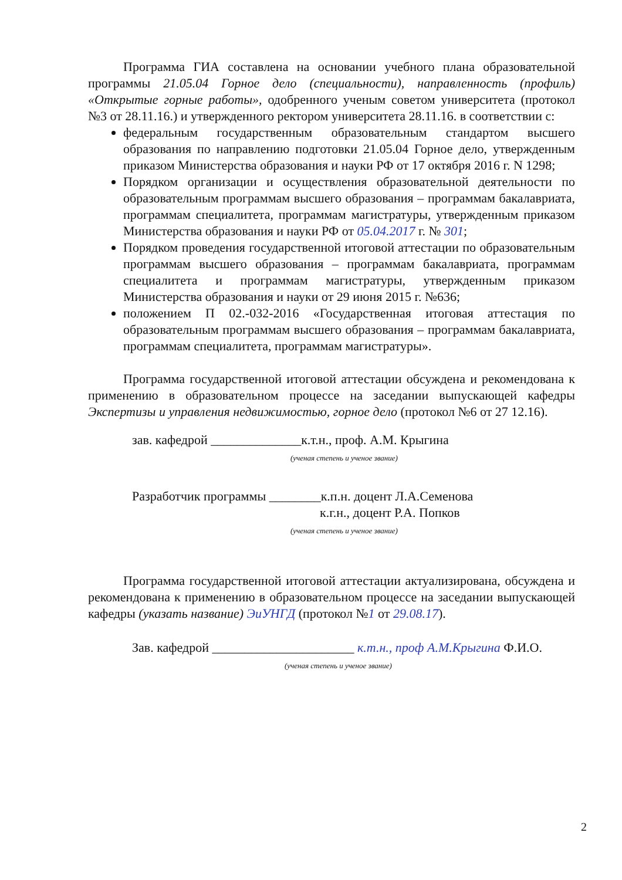Программа ГИА составлена на основании учебного плана образовательной программы 21.05.04 Горное дело (специальности), направленность (профиль) «Открытые горные работы», одобренного ученым советом университета (протокол №3 от 28.11.16.) и утвержденного ректором университета 28.11.16. в соответствии с:
федеральным государственным образовательным стандартом высшего образования по направлению подготовки 21.05.04 Горное дело, утвержденным приказом Министерства образования и науки РФ от 17 октября 2016 г. N 1298;
Порядком организации и осуществления образовательной деятельности по образовательным программам высшего образования – программам бакалавриата, программам специалитета, программам магистратуры, утвержденным приказом Министерства образования и науки РФ от 05.04.2017 г. № 301;
Порядком проведения государственной итоговой аттестации по образовательным программам высшего образования – программам бакалавриата, программам специалитета и программам магистратуры, утвержденным приказом Министерства образования и науки от 29 июня 2015 г. №636;
положением П 02.-032-2016 «Государственная итоговая аттестация по образовательным программам высшего образования – программам бакалавриата, программам специалитета, программам магистратуры».
Программа государственной итоговой аттестации обсуждена и рекомендована к применению в образовательном процессе на заседании выпускающей кафедры Экспертизы и управления недвижимостью, горное дело (протокол №6 от 27 12.16).
зав. кафедрой ______________к.т.н., проф. А.М. Крыгина
(ученая степень и ученое звание)
Разработчик программы ________к.п.н. доцент Л.А.Семенова
к.г.н., доцент Р.А. Попков
(ученая степень и ученое звание)
Программа государственной итоговой аттестации актуализирована, обсуждена и рекомендована к применению в образовательном процессе на заседании выпускающей кафедры (указать название) ЭиУНГД (протокол №1 от 29.08.17).
Зав. кафедрой ______________________ к.т.н., проф А.М.Крыгина Ф.И.О.
(ученая степень и ученое звание)
2